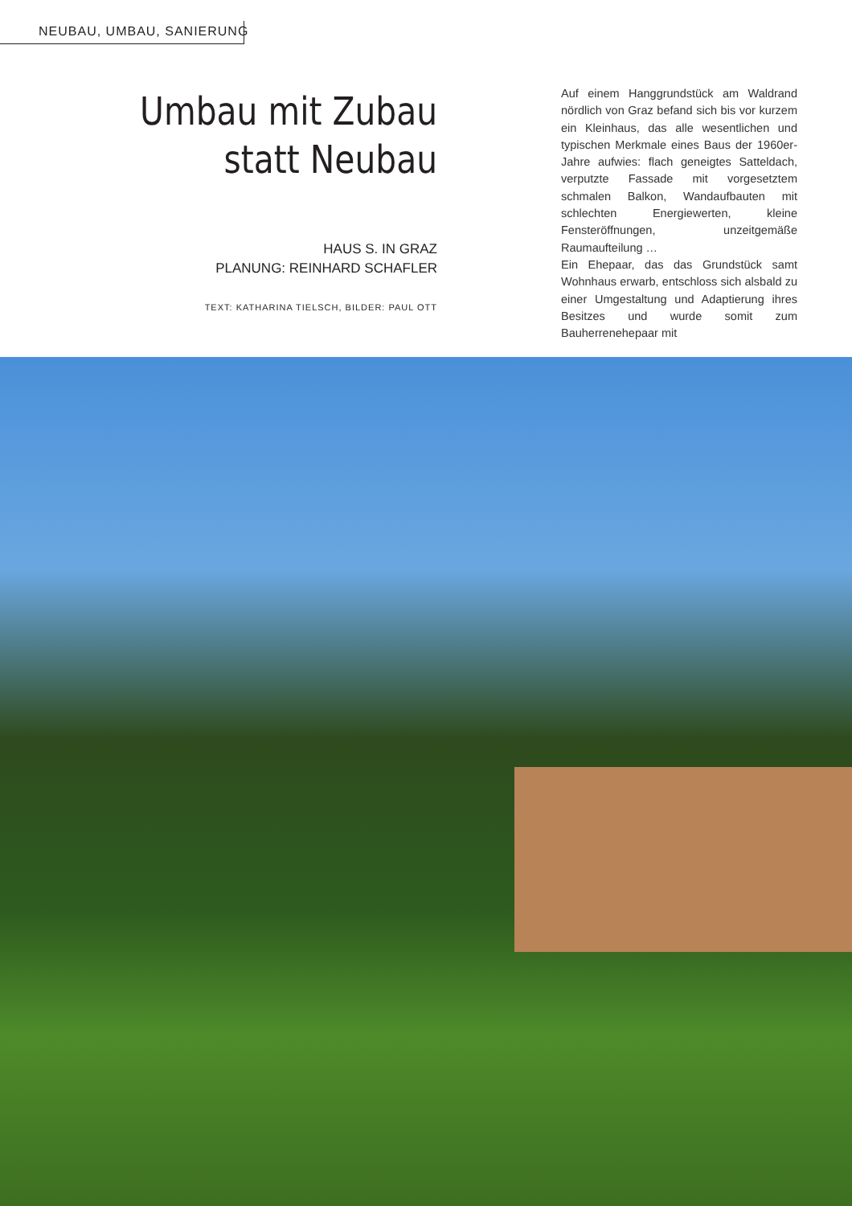NEUBAU, UMBAU, SANIERUNG
Umbau mit Zubau
statt Neubau
HAUS S. IN GRAZ
PLANUNG: REINHARD SCHAFLER
TEXT: KATHARINA TIELSCH, BILDER: PAUL OTT
Auf einem Hanggrundstück am Waldrand nördlich von Graz befand sich bis vor kurzem ein Kleinhaus, das alle wesentlichen und typischen Merkmale eines Baus der 1960er-Jahre aufwies: flach geneigtes Satteldach, verputzte Fassade mit vorgesetztem schmalen Balkon, Wandaufbauten mit schlechten Energiewerten, kleine Fensteröffnungen, unzeitgemäße Raumaufteilung …
Ein Ehepaar, das das Grundstück samt Wohnhaus erwarb, entschloss sich alsbald zu einer Umgestaltung und Adaptierung ihres Besitzes und wurde somit zum Bauherrenehepaar mit